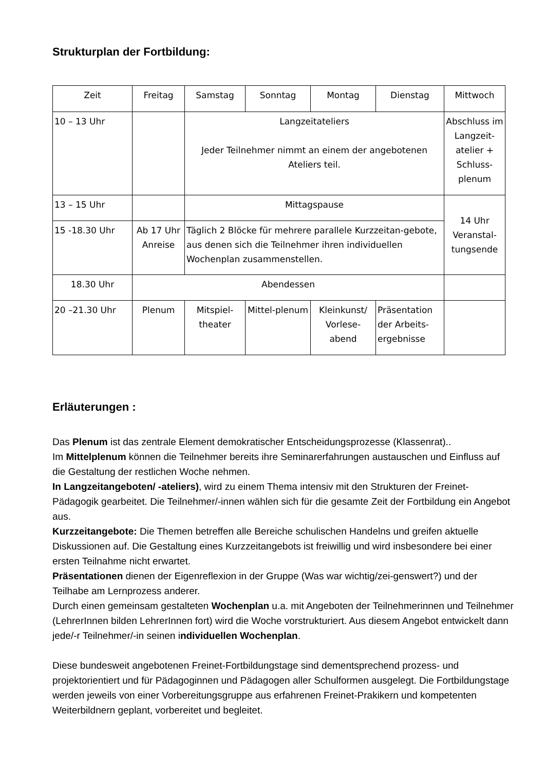Strukturplan der Fortbildung:
| Zeit | Freitag | Samstag | Sonntag | Montag | Dienstag | Mittwoch |
| --- | --- | --- | --- | --- | --- | --- |
| 10 – 13 Uhr | | Langzeitateliers Jeder Teilnehmer nimmt an einem der angebotenen Ateliers teil. | | | | Abschluss im Langzeit-atelier + Schluss-plenum |
| 13 – 15 Uhr | | Mittagspause | | | | 14 Uhr Veranstal-tungsende |
| 15 -18.30 Uhr | Ab 17 Uhr Anreise | Täglich 2 Blöcke für mehrere parallele Kurzzeitan-gebote, aus denen sich die Teilnehmer ihren individuellen Wochenplan zusammenstellen. | | | | |
| 18.30 Uhr | Abendessen | | | | | |
| 20 –21.30 Uhr | Plenum | Mitspiel-theater | Mittel-plenum | Kleinkunst/ Vorlese-abend | Präsentation der Arbeits-ergebnisse | |
Erläuterungen :
Das Plenum ist das zentrale Element demokratischer Entscheidungsprozesse (Klassenrat)..
Im Mittelplenum können die Teilnehmer bereits ihre Seminarerfahrungen austauschen und Einfluss auf die Gestaltung der restlichen Woche nehmen.
In Langzeitangeboten/ -ateliers), wird zu einem Thema intensiv mit den Strukturen der Freinet-Pädagogik gearbeitet. Die Teilnehmer/-innen wählen sich für die gesamte Zeit der Fortbildung ein Angebot aus.
Kurzzeitangebote: Die Themen betreffen alle Bereiche schulischen Handelns und greifen aktuelle Diskussionen auf. Die Gestaltung eines Kurzzeitangebots ist freiwillig und wird insbesondere bei einer ersten Teilnahme nicht erwartet.
Präsentationen dienen der Eigenreflexion in der Gruppe (Was war wichtig/zei-genswert?) und der Teilhabe am Lernprozess anderer.
Durch einen gemeinsam gestalteten Wochenplan u.a. mit Angeboten der Teilnehmerinnen und Teilnehmer (LehrerInnen bilden LehrerInnen fort) wird die Woche vorstrukturiert. Aus diesem Angebot entwickelt dann jede/-r Teilnehmer/-in seinen individuellen Wochenplan.
Diese bundesweit angebotenen Freinet-Fortbildungstage sind dementsprechend prozess- und projektorientiert und für Pädagoginnen und Pädagogen aller Schulformen ausgelegt. Die Fortbildungstage werden jeweils von einer Vorbereitungsgruppe aus erfahrenen Freinet-Prakikern und kompetenten Weiterbildnern geplant, vorbereitet und begleitet.